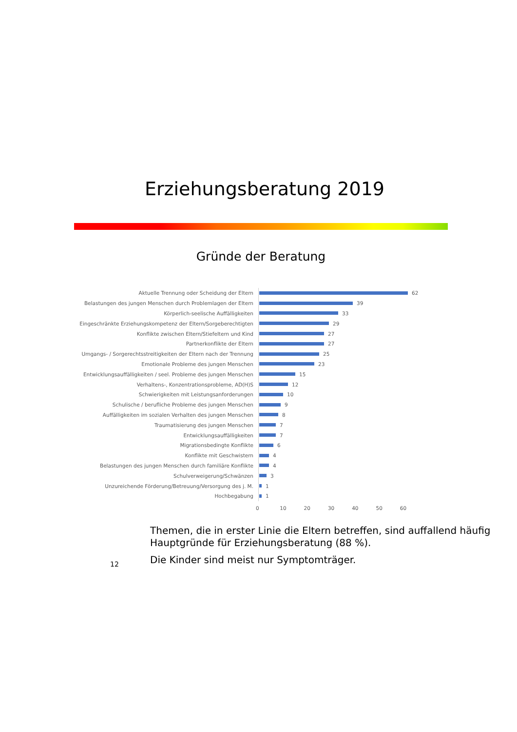Erziehungsberatung 2019
Gründe der Beratung
Aktuelle Trennung oder Scheidung der Eltern
62
Belastungen des jungen Menschen durch Problemlagen der Eltern
39
Körperlich-seelische Auffälligkeiten
33
Eingeschränkte Erziehungskompetenz der Eltern/Sorgeberechtigten
29
Konflikte zwischen Eltern/Stiefeltern und Kind
27
Partnerkonflikte der Eltern
27
Umgangs- / Sorgerechtsstreitigkeiten der Eltern nach der Trennung
25
Emotionale Probleme des jungen Menschen
23
Entwicklungsauffälligkeiten / seel. Probleme des jungen Menschen
15
Verhaltens-, Konzentrationsprobleme, AD(H)S
12
Schwierigkeiten mit Leistungsanforderungen
10
Schulische / berufliche Probleme des jungen Menschen
9
Auffälligkeiten im sozialen Verhalten des jungen Menschen
8
Traumatisierung des jungen Menschen
7
Entwicklungsauffälligkeiten
7
Migrationsbedingte Konflikte
6
Konflikte mit Geschwistern
4
Belastungen des jungen Menschen durch familiäre Konflikte
4
Schulverweigerung/Schwänzen
3
Unzureichende Förderung/Betreuung/Versorgung des j. M.
1
Hochbegabung
1
0 10 20 30 40 50 60
Themen, die in erster Linie die Eltern betreffen, sind auffallend häufig Hauptgründe für Erziehungsberatung (88 %).
Die Kinder sind meist nur Symptomträger.
12